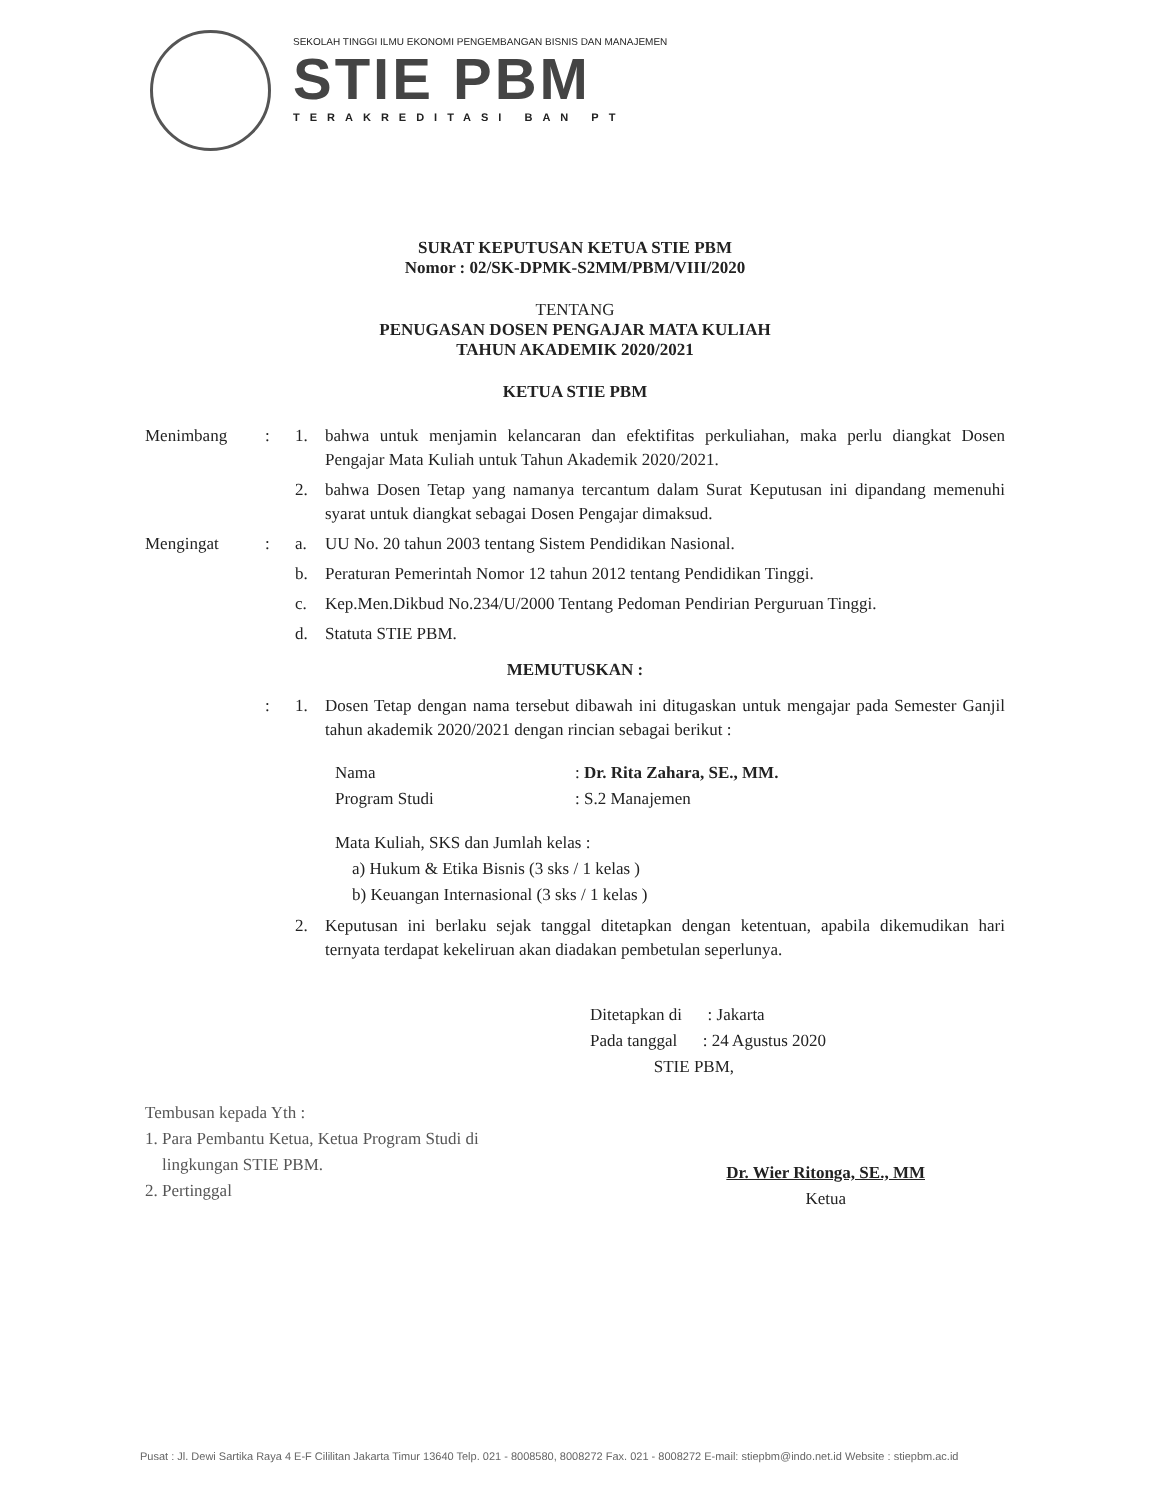SEKOLAH TINGGI ILMU EKONOMI PENGEMBANGAN BISNIS DAN MANAJEMEN
STIE PBM
TERAKREDITASI BAN PT
SURAT KEPUTUSAN KETUA STIE PBM
Nomor : 02/SK-DPMK-S2MM/PBM/VIII/2020
TENTANG
PENUGASAN DOSEN PENGAJAR MATA KULIAH
TAHUN AKADEMIK 2020/2021
KETUA STIE PBM
Menimbang : 1. bahwa untuk menjamin kelancaran dan efektifitas perkuliahan, maka perlu diangkat Dosen Pengajar Mata Kuliah untuk Tahun Akademik 2020/2021.
2. bahwa Dosen Tetap yang namanya tercantum dalam Surat Keputusan ini dipandang memenuhi syarat untuk diangkat sebagai Dosen Pengajar dimaksud.
Mengingat : a. UU No. 20 tahun 2003 tentang Sistem Pendidikan Nasional.
b. Peraturan Pemerintah Nomor 12 tahun 2012 tentang Pendidikan Tinggi.
c. Kep.Men.Dikbud No.234/U/2000 Tentang Pedoman Pendirian Perguruan Tinggi.
d. Statuta STIE PBM.
MEMUTUSKAN :
: 1. Dosen Tetap dengan nama tersebut dibawah ini ditugaskan untuk mengajar pada Semester Ganjil tahun akademik 2020/2021 dengan rincian sebagai berikut :
Nama: Dr. Rita Zahara, SE., MM.
Program Studi: S.2 Manajemen
Mata Kuliah, SKS dan Jumlah kelas :
a) Hukum & Etika Bisnis (3 sks / 1 kelas )
b) Keuangan Internasional (3 sks / 1 kelas )
2. Keputusan ini berlaku sejak tanggal ditetapkan dengan ketentuan, apabila dikemudikan hari ternyata terdapat kekeliruan akan diadakan pembetulan seperlunya.
Ditetapkan di : Jakarta
Pada tanggal : 24 Agustus 2020
STIE PBM,
Tembusan kepada Yth :
1. Para Pembantu Ketua, Ketua Program Studi di
lingkungan STIE PBM.
2. Pertinggal
Dr. Wier Ritonga, SE., MM
Ketua
Pusat : Jl. Dewi Sartika Raya 4 E-F Cililitan Jakarta Timur 13640 Telp. 021 - 8008580, 8008272 Fax. 021 - 8008272 E-mail: stiepbm@indo.net.id Website : stiepbm.ac.id